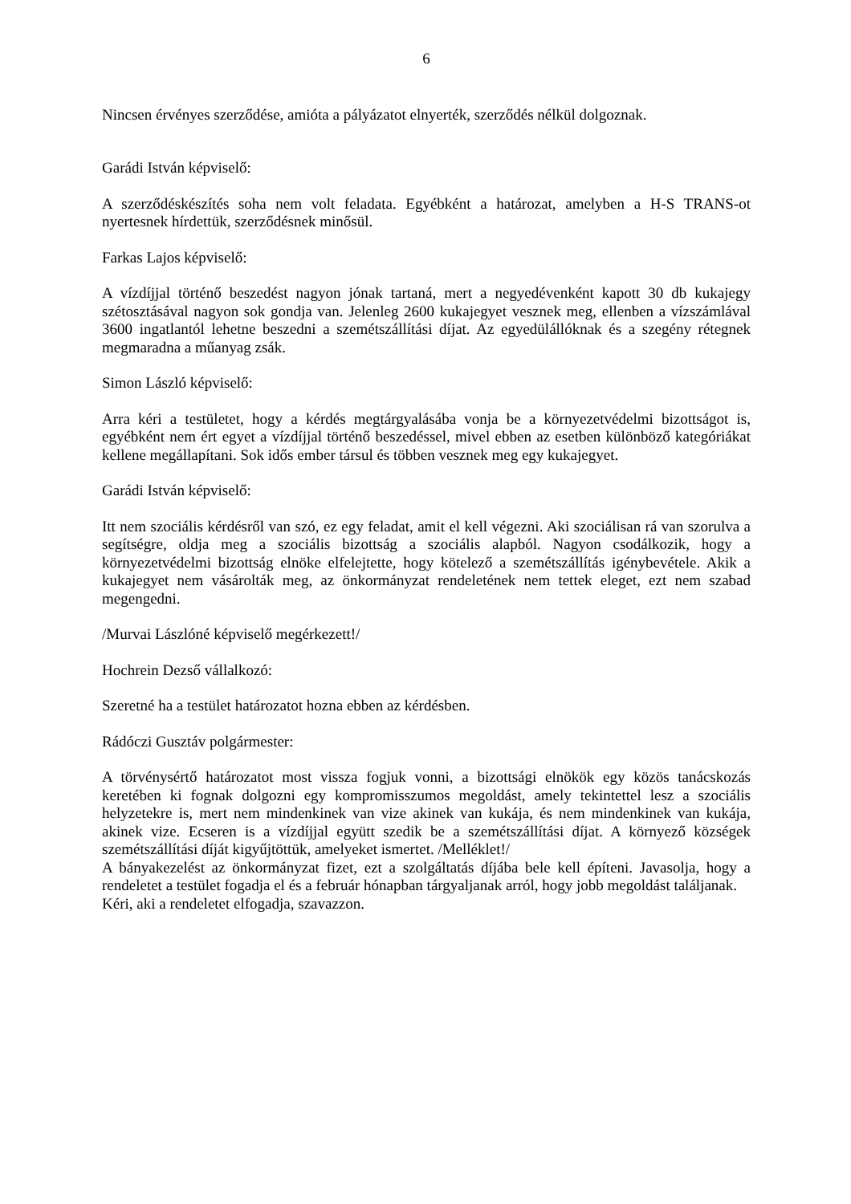6
Nincsen érvényes szerződése, amióta a pályázatot elnyerték, szerződés nélkül dolgoznak.
Garádi István képviselő:
A szerződéskészítés soha nem volt feladata. Egyébként a határozat, amelyben a H-S TRANS-ot nyertesnek hírdettük, szerződésnek minősül.
Farkas Lajos képviselő:
A vízdíjjal történő beszedést nagyon jónak tartaná, mert a negyedévenként kapott 30 db kukajegy szétosztásával nagyon sok gondja van. Jelenleg 2600 kukajegyet vesznek meg, ellenben a vízszámlával 3600 ingatlantól lehetne beszedni a szemétszállítási díjat. Az egyedülállóknak és a szegény rétegnek megmaradna a műanyag zsák.
Simon László képviselő:
Arra kéri a testületet, hogy a kérdés megtárgyalásába vonja be a környezetvédelmi bizottságot is, egyébként nem ért egyet a vízdíjjal történő beszedéssel, mivel ebben az esetben különböző kategóriákat kellene megállapítani. Sok idős ember társul és többen vesznek meg egy kukajegyet.
Garádi István képviselő:
Itt nem szociális kérdésről van szó, ez egy feladat, amit el kell végezni. Aki szociálisan rá van szorulva a segítségre, oldja meg a szociális bizottság a szociális alapból. Nagyon csodálkozik, hogy a környezetvédelmi bizottság elnöke elfelejtette, hogy kötelező a szemétszállítás igénybevétele. Akik a kukajegyet nem vásárolták meg, az önkormányzat rendeletének nem tettek eleget, ezt nem szabad megengedni.
/Murvai Lászlóné képviselő megérkezett!/
Hochrein Dezső vállalkozó:
Szeretné ha a testület határozatot hozna ebben az kérdésben.
Rádóczi Gusztáv polgármester:
A törvénysértő határozatot most vissza fogjuk vonni, a bizottsági elnökök egy közös tanácskozás keretében ki fognak dolgozni egy kompromisszumos megoldást, amely tekintettel lesz a szociális helyzetekre is, mert nem mindenkinek van vize akinek van kukája, és nem mindenkinek van kukája, akinek vize. Ecseren is a vízdíjjal együtt szedik be a szemétszállítási díjat. A környező községek szemétszállítási díját kigyűjtöttük, amelyeket ismertet. /Melléklet!/
A bányakezelést az önkormányzat fizet, ezt a szolgáltatás díjába bele kell építeni. Javasolja, hogy a rendeletet a testület fogadja el és a február hónapban tárgyaljanak arról, hogy jobb megoldást találjanak.
Kéri, aki a rendeletet elfogadja, szavazzon.